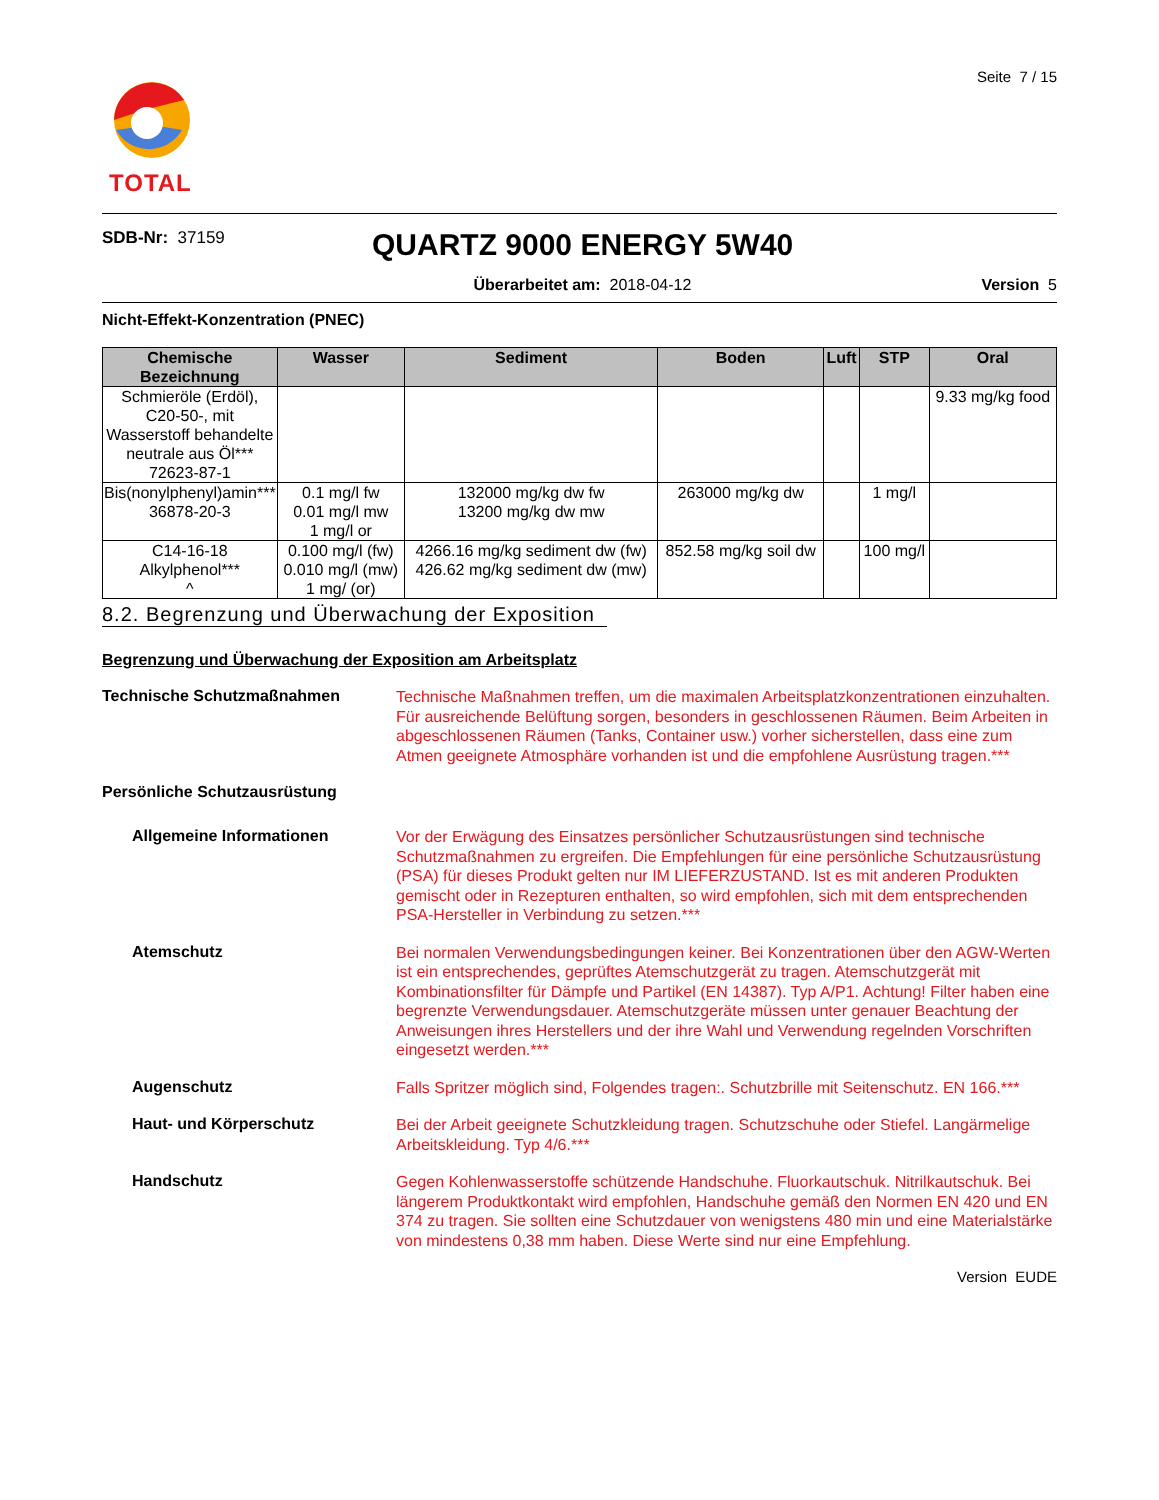Seite 7 / 15
TOTAL
SDB-Nr: 37159
QUARTZ 9000 ENERGY 5W40
Überarbeitet am: 2018-04-12 Version 5
Nicht-Effekt-Konzentration (PNEC)
| Chemische Bezeichnung | Wasser | Sediment | Boden | Luft | STP | Oral |
| --- | --- | --- | --- | --- | --- | --- |
| Schmieröle (Erdöl), C20-50-, mit Wasserstoff behandelte neutrale aus Öl*** 72623-87-1 | | | | | | 9.33 mg/kg food |
| Bis(nonylphenyl)amin*** 36878-20-3 | 0.1 mg/l fw 0.01 mg/l mw 1 mg/l or | 132000 mg/kg dw fw 13200 mg/kg dw mw | 263000 mg/kg dw | | 1 mg/l | |
| C14-16-18 Alkylphenol*** ^ | 0.100 mg/l (fw) 0.010 mg/l (mw) 1 mg/ (or) | 4266.16 mg/kg sediment dw (fw) 426.62 mg/kg sediment dw (mw) | 852.58 mg/kg soil dw | | 100 mg/l | |
8.2. Begrenzung und Überwachung der Exposition
Begrenzung und Überwachung der Exposition am Arbeitsplatz
Technische Schutzmaßnahmen
Technische Maßnahmen treffen, um die maximalen Arbeitsplatzkonzentrationen einzuhalten. Für ausreichende Belüftung sorgen, besonders in geschlossenen Räumen. Beim Arbeiten in abgeschlossenen Räumen (Tanks, Container usw.) vorher sicherstellen, dass eine zum Atmen geeignete Atmosphäre vorhanden ist und die empfohlene Ausrüstung tragen.***
Persönliche Schutzausrüstung
Allgemeine Informationen
Vor der Erwägung des Einsatzes persönlicher Schutzausrüstungen sind technische Schutzmaßnahmen zu ergreifen. Die Empfehlungen für eine persönliche Schutzausrüstung (PSA) für dieses Produkt gelten nur IM LIEFERZUSTAND. Ist es mit anderen Produkten gemischt oder in Rezepturen enthalten, so wird empfohlen, sich mit dem entsprechenden PSA-Hersteller in Verbindung zu setzen.***
Atemschutz
Bei normalen Verwendungsbedingungen keiner. Bei Konzentrationen über den AGW-Werten ist ein entsprechendes, geprüftes Atemschutzgerät zu tragen. Atemschutzgerät mit Kombinationsfilter für Dämpfe und Partikel (EN 14387). Typ A/P1. Achtung! Filter haben eine begrenzte Verwendungsdauer. Atemschutzgeräte müssen unter genauer Beachtung der Anweisungen ihres Herstellers und der ihre Wahl und Verwendung regelnden Vorschriften eingesetzt werden.***
Augenschutz
Falls Spritzer möglich sind, Folgendes tragen:. Schutzbrille mit Seitenschutz. EN 166.***
Haut- und Körperschutz
Bei der Arbeit geeignete Schutzkleidung tragen. Schutzschuhe oder Stiefel. Langärmelige Arbeitskleidung. Typ 4/6.***
Handschutz
Gegen Kohlenwasserstoffe schützende Handschuhe. Fluorkautschuk. Nitrilkautschuk. Bei längerem Produktkontakt wird empfohlen, Handschuhe gemäß den Normen EN 420 und EN 374 zu tragen. Sie sollten eine Schutzdauer von wenigstens 480 min und eine Materialstärke von mindestens 0,38 mm haben. Diese Werte sind nur eine Empfehlung.
Version EUDE